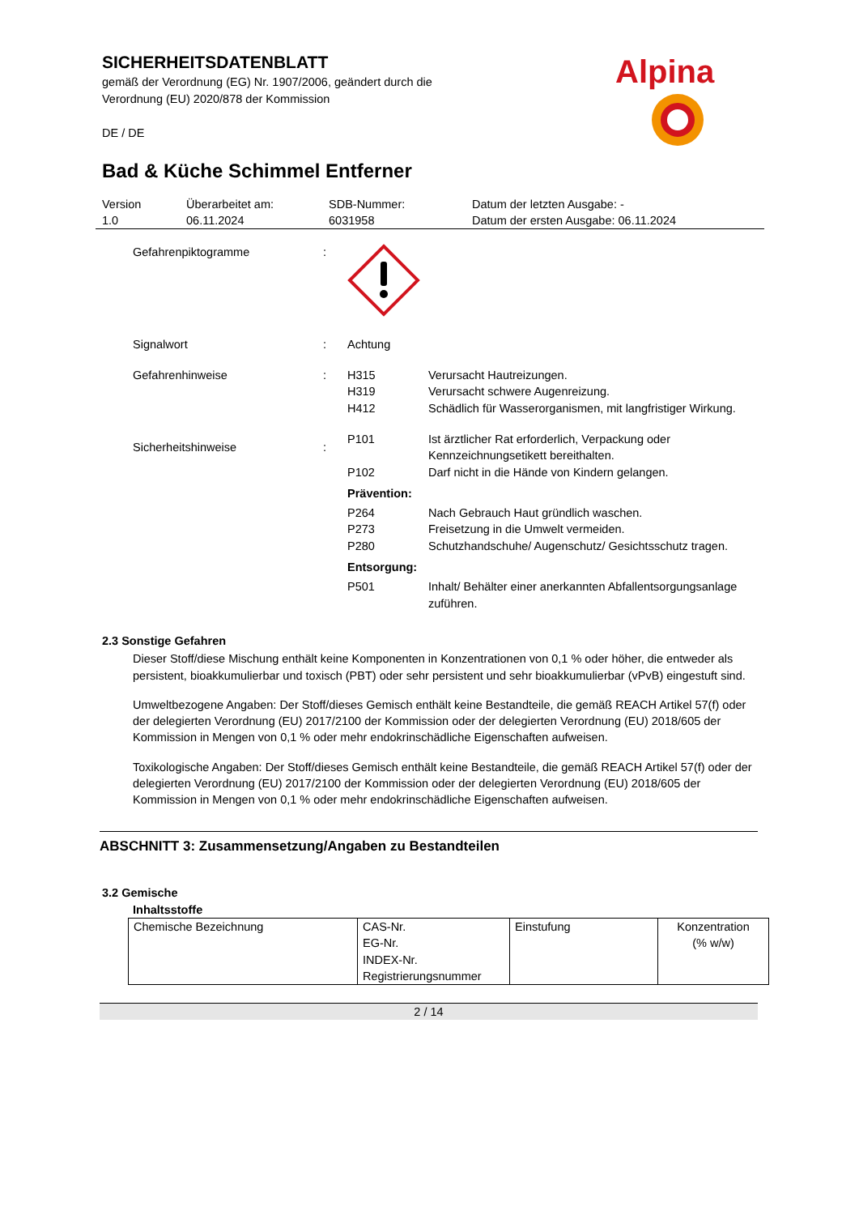SICHERHEITSDATENBLATT
gemäß der Verordnung (EG) Nr. 1907/2006, geändert durch die
Verordnung (EU) 2020/878 der Kommission
DE / DE
Bad & Küche Schimmel Entferner
Version
1.0
Überarbeitet am:
06.11.2024
SDB-Nummer:
6031958
Datum der letzten Ausgabe: -
Datum der ersten Ausgabe: 06.11.2024
Gefahrenpiktogramme :
Signalwort : Achtung
Gefahrenhinweise : H315 Verursacht Hautreizungen.
H319 Verursacht schwere Augenreizung.
H412 Schädlich für Wasserorganismen, mit langfristiger Wirkung.
Sicherheitshinweise :
P101 Ist ärztlicher Rat erforderlich, Verpackung oder Kennzeichnungsetikett bereithalten.
P102 Darf nicht in die Hände von Kindern gelangen.
Prävention:
P264 Nach Gebrauch Haut gründlich waschen.
P273 Freisetzung in die Umwelt vermeiden.
P280 Schutzhandschuhe/ Augenschutz/ Gesichtsschutz tragen.
Entsorgung:
P501 Inhalt/ Behälter einer anerkannten Abfallentsorgungsanlage zuführen.
2.3 Sonstige Gefahren
Dieser Stoff/diese Mischung enthält keine Komponenten in Konzentrationen von 0,1 % oder höher, die entweder als persistent, bioakkumulierbar und toxisch (PBT) oder sehr persistent und sehr bioakkumulierbar (vPvB) eingestuft sind.
Umweltbezogene Angaben: Der Stoff/dieses Gemisch enthält keine Bestandteile, die gemäß REACH Artikel 57(f) oder der delegierten Verordnung (EU) 2017/2100 der Kommission oder der delegierten Verordnung (EU) 2018/605 der Kommission in Mengen von 0,1 % oder mehr endokrinschädliche Eigenschaften aufweisen.
Toxikologische Angaben: Der Stoff/dieses Gemisch enthält keine Bestandteile, die gemäß REACH Artikel 57(f) oder der delegierten Verordnung (EU) 2017/2100 der Kommission oder der delegierten Verordnung (EU) 2018/605 der Kommission in Mengen von 0,1 % oder mehr endokrinschädliche Eigenschaften aufweisen.
ABSCHNITT 3: Zusammensetzung/Angaben zu Bestandteilen
3.2 Gemische
Inhaltsstoffe
| Chemische Bezeichnung | CAS-Nr. EG-Nr. INDEX-Nr. Registrierungsnummer | Einstufung | Konzentration (% w/w) |
2 / 14
Alpina